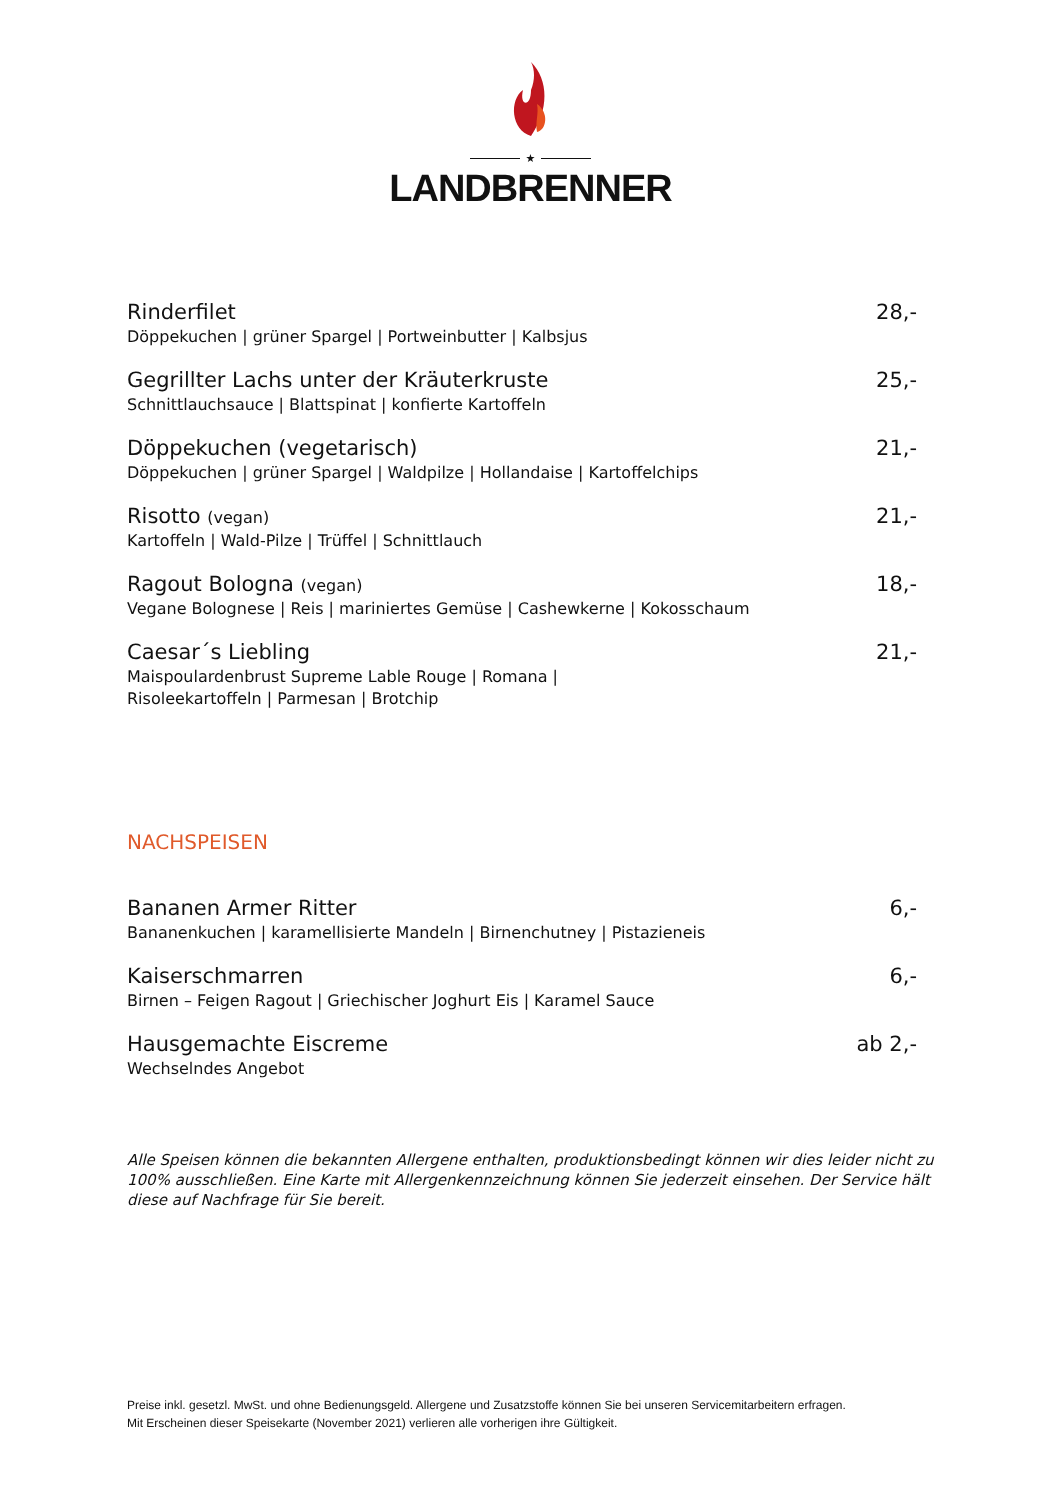★
LANDBRENNER
Rinderfilet
Döppekuchen | grüner Spargel | Portweinbutter | Kalbsjus
28,-
Gegrillter Lachs unter der Kräuterkruste
Schnittlauchsauce | Blattspinat | konfierte Kartoffeln
25,-
Döppekuchen (vegetarisch)
Döppekuchen | grüner Spargel | Waldpilze | Hollandaise | Kartoffelchips
21,-
Risotto (vegan)
Kartoffeln | Wald-Pilze | Trüffel | Schnittlauch
21,-
Ragout Bologna (vegan)
Vegane Bolognese | Reis | mariniertes Gemüse | Cashewkerne | Kokosschaum
18,-
Caesar´s Liebling
Maispoulardenbrust Supreme Lable Rouge | Romana |
Risoleekartoffeln | Parmesan | Brotchip
21,-
NACHSPEISEN
Bananen Armer Ritter
Bananenkuchen | karamellisierte Mandeln | Birnenchutney | Pistazieneis
6,-
Kaiserschmarren
Birnen – Feigen Ragout | Griechischer Joghurt Eis | Karamel Sauce
6,-
Hausgemachte Eiscreme
Wechselndes Angebot
ab 2,-
Alle Speisen können die bekannten Allergene enthalten, produktionsbedingt können wir dies leider nicht zu 100% ausschließen. Eine Karte mit Allergenkennzeichnung können Sie jederzeit einsehen. Der Service hält diese auf Nachfrage für Sie bereit.
Preise inkl. gesetzl. MwSt. und ohne Bedienungsgeld. Allergene und Zusatzstoffe können Sie bei unseren Servicemitarbeitern erfragen.
Mit Erscheinen dieser Speisekarte (November 2021) verlieren alle vorherigen ihre Gültigkeit.